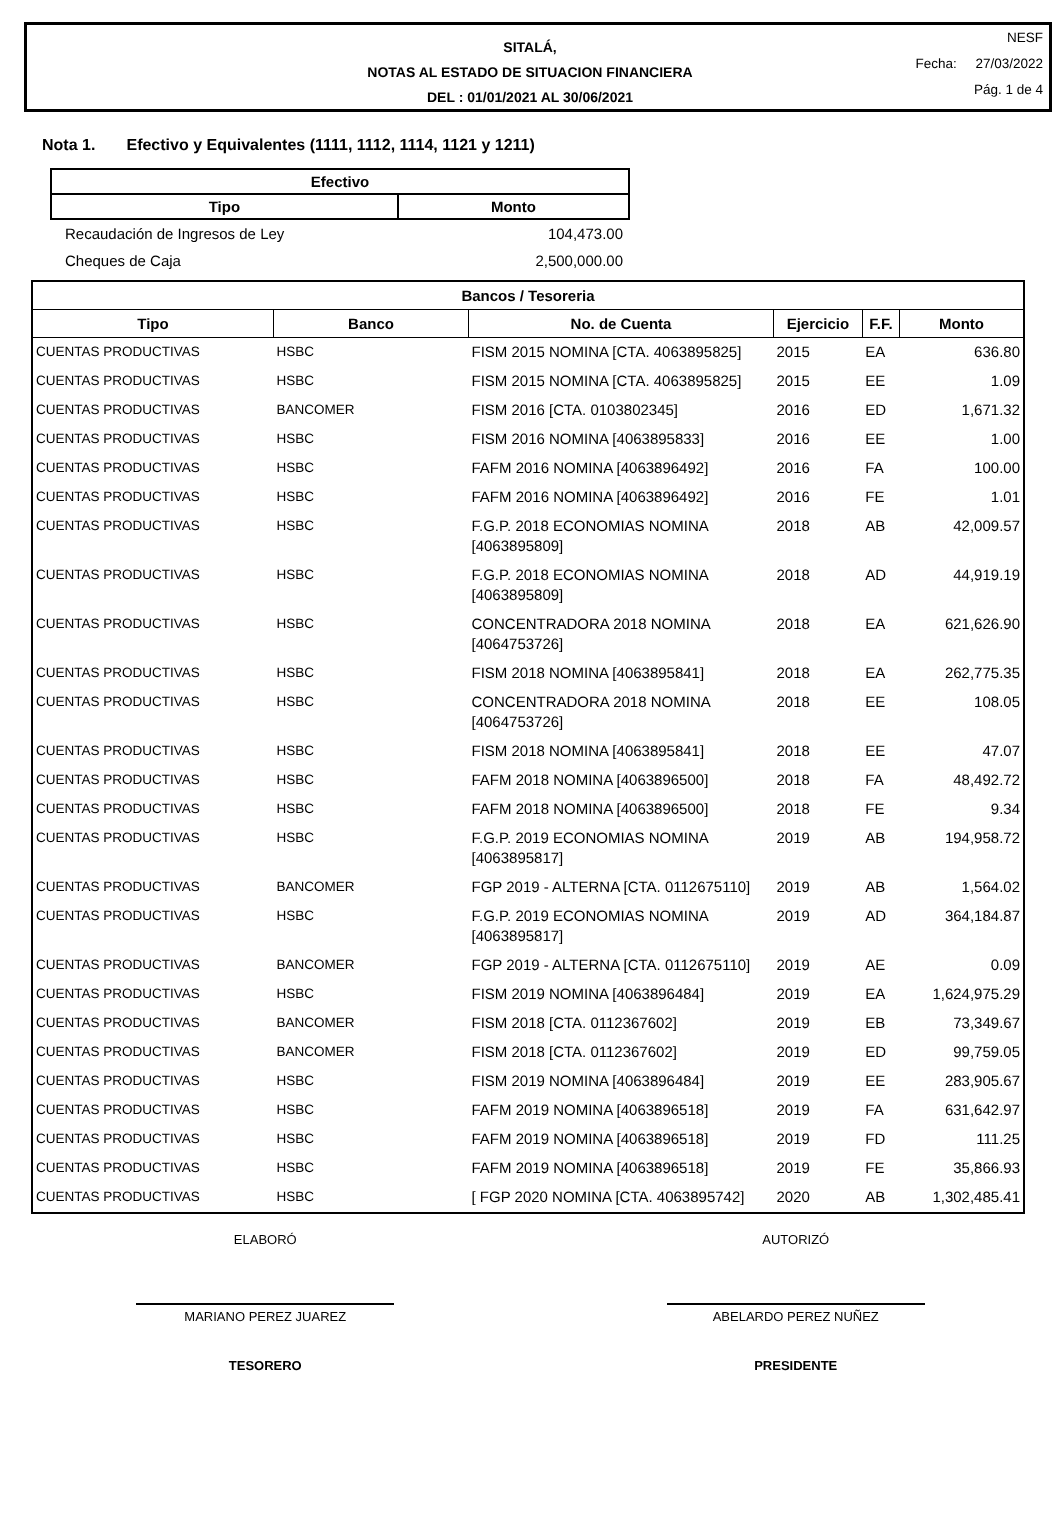SITALÁ,
NOTAS AL ESTADO DE SITUACION FINANCIERA
DEL : 01/01/2021 AL 30/06/2021
NESF
Fecha: 27/03/2022
Pág. 1 de 4
Nota 1. Efectivo y Equivalentes (1111, 1112, 1114, 1121 y 1211)
| Efectivo | |
| --- | --- |
| Tipo | Monto |
| Recaudación de Ingresos de Ley | 104,473.00 |
| Cheques de Caja | 2,500,000.00 |
| Bancos / Tesoreria | | | | | |
| --- | --- | --- | --- | --- | --- |
| Tipo | Banco | No. de Cuenta | Ejercicio | F.F. | Monto |
| CUENTAS PRODUCTIVAS | HSBC | FISM 2015 NOMINA [CTA. 4063895825] | 2015 | EA | 636.80 |
| CUENTAS PRODUCTIVAS | HSBC | FISM 2015 NOMINA [CTA. 4063895825] | 2015 | EE | 1.09 |
| CUENTAS PRODUCTIVAS | BANCOMER | FISM 2016 [CTA. 0103802345] | 2016 | ED | 1,671.32 |
| CUENTAS PRODUCTIVAS | HSBC | FISM 2016 NOMINA [4063895833] | 2016 | EE | 1.00 |
| CUENTAS PRODUCTIVAS | HSBC | FAFM 2016 NOMINA [4063896492] | 2016 | FA | 100.00 |
| CUENTAS PRODUCTIVAS | HSBC | FAFM 2016 NOMINA [4063896492] | 2016 | FE | 1.01 |
| CUENTAS PRODUCTIVAS | HSBC | F.G.P. 2018 ECONOMIAS NOMINA [4063895809] | 2018 | AB | 42,009.57 |
| CUENTAS PRODUCTIVAS | HSBC | F.G.P. 2018 ECONOMIAS NOMINA [4063895809] | 2018 | AD | 44,919.19 |
| CUENTAS PRODUCTIVAS | HSBC | CONCENTRADORA 2018 NOMINA [4064753726] | 2018 | EA | 621,626.90 |
| CUENTAS PRODUCTIVAS | HSBC | FISM 2018 NOMINA [4063895841] | 2018 | EA | 262,775.35 |
| CUENTAS PRODUCTIVAS | HSBC | CONCENTRADORA 2018 NOMINA [4064753726] | 2018 | EE | 108.05 |
| CUENTAS PRODUCTIVAS | HSBC | FISM 2018 NOMINA [4063895841] | 2018 | EE | 47.07 |
| CUENTAS PRODUCTIVAS | HSBC | FAFM 2018 NOMINA [4063896500] | 2018 | FA | 48,492.72 |
| CUENTAS PRODUCTIVAS | HSBC | FAFM 2018 NOMINA [4063896500] | 2018 | FE | 9.34 |
| CUENTAS PRODUCTIVAS | HSBC | F.G.P. 2019 ECONOMIAS NOMINA [4063895817] | 2019 | AB | 194,958.72 |
| CUENTAS PRODUCTIVAS | BANCOMER | FGP 2019 - ALTERNA [CTA. 0112675110] | 2019 | AB | 1,564.02 |
| CUENTAS PRODUCTIVAS | HSBC | F.G.P. 2019 ECONOMIAS NOMINA [4063895817] | 2019 | AD | 364,184.87 |
| CUENTAS PRODUCTIVAS | BANCOMER | FGP 2019 - ALTERNA [CTA. 0112675110] | 2019 | AE | 0.09 |
| CUENTAS PRODUCTIVAS | HSBC | FISM 2019 NOMINA [4063896484] | 2019 | EA | 1,624,975.29 |
| CUENTAS PRODUCTIVAS | BANCOMER | FISM 2018 [CTA. 0112367602] | 2019 | EB | 73,349.67 |
| CUENTAS PRODUCTIVAS | BANCOMER | FISM 2018 [CTA. 0112367602] | 2019 | ED | 99,759.05 |
| CUENTAS PRODUCTIVAS | HSBC | FISM 2019 NOMINA [4063896484] | 2019 | EE | 283,905.67 |
| CUENTAS PRODUCTIVAS | HSBC | FAFM 2019 NOMINA [4063896518] | 2019 | FA | 631,642.97 |
| CUENTAS PRODUCTIVAS | HSBC | FAFM 2019 NOMINA [4063896518] | 2019 | FD | 111.25 |
| CUENTAS PRODUCTIVAS | HSBC | FAFM 2019 NOMINA [4063896518] | 2019 | FE | 35,866.93 |
| CUENTAS PRODUCTIVAS | HSBC | [ FGP 2020 NOMINA [CTA. 4063895742] | 2020 | AB | 1,302,485.41 |
ELABORÓ AUTORIZÓ
MARIANO PEREZ JUAREZ ABELARDO PEREZ NUÑEZ
TESORERO PRESIDENTE